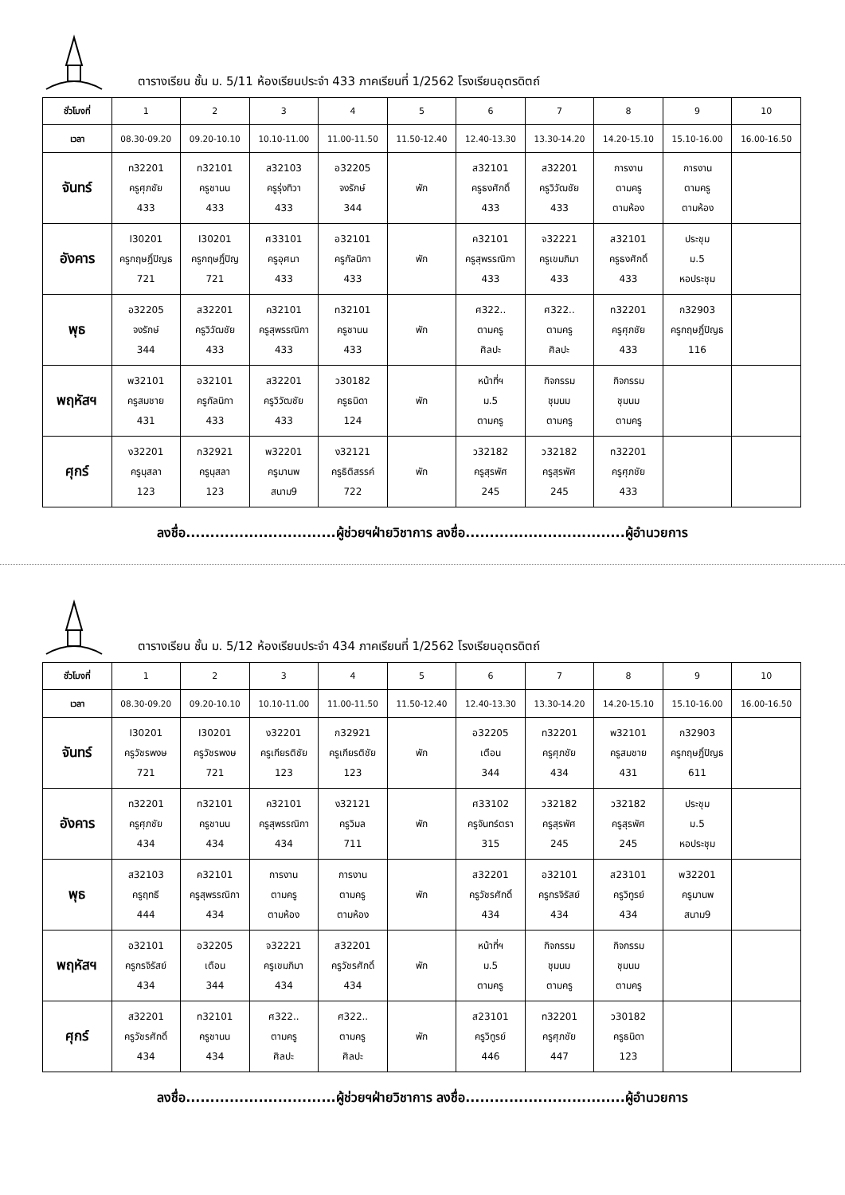ตารางเรียน ชั้น ม. 5/11 ห้องเรียนประจำ 433 ภาคเรียนที่ 1/2562 โรงเรียนอุตรดิตถ์
| ชั่วโมงที่ | 1 | 2 | 3 | 4 | 5 | 6 | 7 | 8 | 9 | 10 |
| เวลา | 08.30-09.20 | 09.20-10.10 | 10.10-11.00 | 11.00-11.50 | 11.50-12.40 | 12.40-13.30 | 13.30-14.20 | 14.20-15.10 | 15.10-16.00 | 16.00-16.50 |
| จันทร์ | ท32201 ครูศุภชัย 433 | ท32101 ครูชานน 433 | ส32103 ครูรุ่งทิวา 433 | อ32205 จงรักษ์ 344 | พัก | ส32101 ครูธงศักดิ์ 433 | ส32201 ครูวิวัฒชัย 433 | การงาน ตามครู ตามห้อง | การงาน ตามครู ตามห้อง | |
| อังคาร | I30201 ครูกฤษฎิ์ปิญธ 721 | I30201 ครูกฤษฎิ์ปิญ 721 | ศ33101 ครูอุศนา 433 | อ32101 ครูกัลนิกา 433 | พัก | ค32101 ครูสุพรรณิกา 433 | จ32221 ครูเขมภิมา 433 | ส32101 ครูธงศักดิ์ 433 | ประชุม ม.5 หอประชุม | |
| พุธ | อ32205 จงรักษ์ 344 | ส32201 ครูวิวัฒชัย 433 | ค32101 ครูสุพรรณิกา 433 | ท32101 ครูชานน 433 | พัก | ศ322.. ตามครู ศิลปะ | ศ322.. ตามครู ศิลปะ | ท32201 ครูศุภชัย 433 | ก32903 ครูกฤษฎิ์ปิญธ 116 | |
| พฤหัสฯ | พ32101 ครูสมชาย 431 | อ32101 ครูกัลนิกา 433 | ส32201 ครูวิวัฒชัย 433 | ว30182 ครูธนิดา 124 | พัก | หน้าที่ฯ ม.5 ตามครู | กิจกรรม ชุมนม ตามครู | กิจกรรม ชุมนม ตามครู | | |
| ศุกร์ | ง32201 ครูนุสลา 123 | ก32921 ครูนุสลา 123 | พ32201 ครูมานพ สนาม9 | ง32121 ครูธิติสรรค์ 722 | พัก | ว32182 ครูสุรพัศ 245 | ว32182 ครูสุรพัศ 245 | ท32201 ครูศุภชัย 433 | | |
ลงชื่อ...............................ผู้ช่วยฯฝ่ายวิชาการ ลงชื่อ.................................ผู้อำนวยการ
ตารางเรียน ชั้น ม. 5/12 ห้องเรียนประจำ 434 ภาคเรียนที่ 1/2562 โรงเรียนอุตรดิตถ์
| ชั่วโมงที่ | 1 | 2 | 3 | 4 | 5 | 6 | 7 | 8 | 9 | 10 |
| เวลา | 08.30-09.20 | 09.20-10.10 | 10.10-11.00 | 11.00-11.50 | 11.50-12.40 | 12.40-13.30 | 13.30-14.20 | 14.20-15.10 | 15.10-16.00 | 16.00-16.50 |
| จันทร์ | I30201 ครูวัชรพงษ 721 | I30201 ครูวัชรพงษ 721 | ง32201 ครูเกียรติชัย 123 | ก32921 ครูเกียรติชัย 123 | พัก | อ32205 เตือน 344 | ท32201 ครูศุภชัย 434 | พ32101 ครูสมชาย 431 | ก32903 ครูกฤษฎิ์ปิญธ 611 | |
| อังคาร | ท32201 ครูศุภชัย 434 | ท32101 ครูชานน 434 | ค32101 ครูสุพรรณิกา 434 | ง32121 ครูวิมล 711 | พัก | ศ33102 ครูจันทร์ตรา 315 | ว32182 ครูสุรพัศ 245 | ว32182 ครูสุรพัศ 245 | ประชุม ม.5 หอประชุม | |
| พุธ | ส32103 ครูฤทธี 444 | ค32101 ครูสุพรรณิกา 434 | การงาน ตามครู ตามห้อง | การงาน ตามครู ตามห้อง | พัก | ส32201 ครูวัชรศักดิ์ 434 | อ32101 ครูกรจิรัสย์ 434 | ส23101 ครูวิทูรย์ 434 | พ32201 ครูมานพ สนาม9 | |
| พฤหัสฯ | อ32101 ครูกรจิรัสย์ 434 | อ32205 เตือน 344 | จ32221 ครูเขมภิมา 434 | ส32201 ครูวัชรศักดิ์ 434 | พัก | หน้าที่ฯ ม.5 ตามครู | กิจกรรม ชุมนม ตามครู | กิจกรรม ชุมนม ตามครู | | |
| ศุกร์ | ส32201 ครูวัชรศักดิ์ 434 | ท32101 ครูชานน 434 | ศ322.. ตามครู ศิลปะ | ศ322.. ตามครู ศิลปะ | พัก | ส23101 ครูวิทูรย์ 446 | ท32201 ครูศุภชัย 447 | ว30182 ครูธนิดา 123 | | |
ลงชื่อ...............................ผู้ช่วยฯฝ่ายวิชาการ ลงชื่อ.................................ผู้อำนวยการ